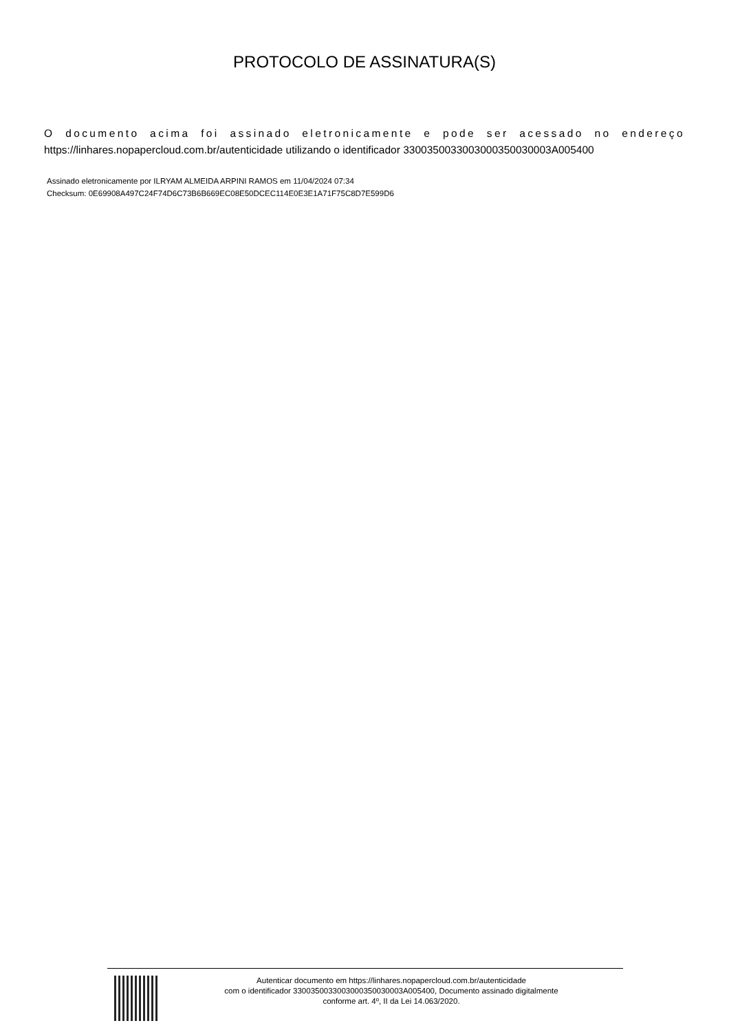PROTOCOLO DE ASSINATURA(S)
O documento acima foi assinado eletronicamente e pode ser acessado no endereço https://linhares.nopapercloud.com.br/autenticidade utilizando o identificador 3300350033003000350030003A005400
Assinado eletronicamente por ILRYAM ALMEIDA ARPINI RAMOS em 11/04/2024 07:34
Checksum: 0E69908A497C24F74D6C73B6B669EC08E50DCEC114E0E3E1A71F75C8D7E599D6
Autenticar documento em https://linhares.nopapercloud.com.br/autenticidade
com o identificador 3300350033003000350030003A005400, Documento assinado digitalmente
conforme art. 4º, II da Lei 14.063/2020.